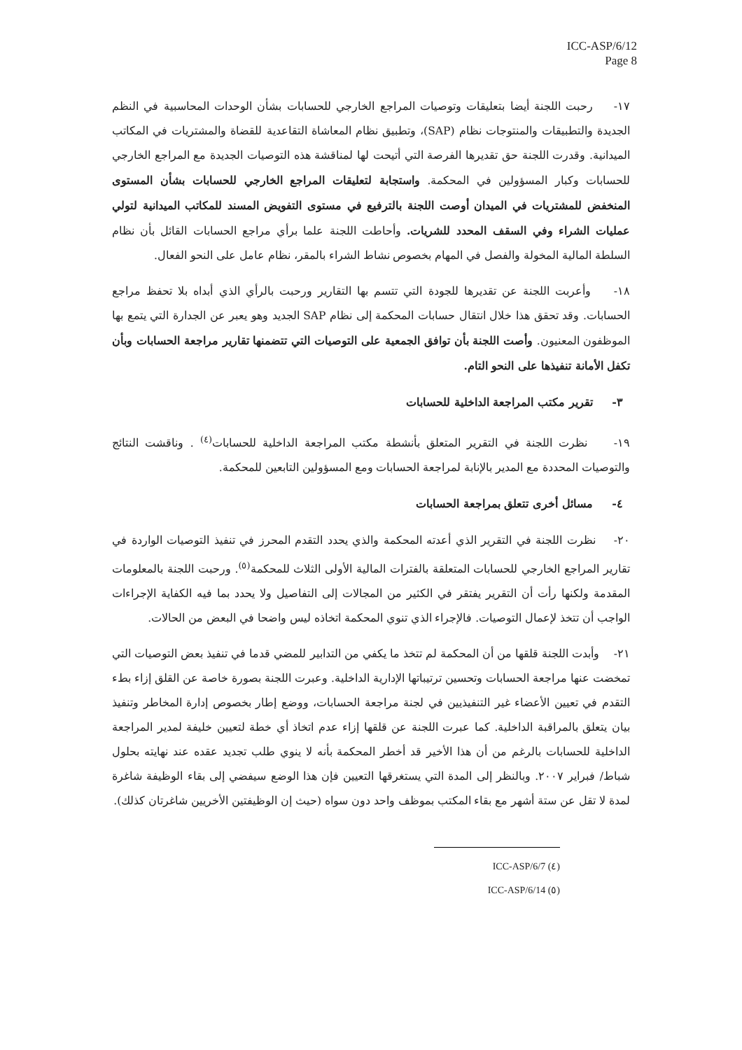ICC-ASP/6/12
Page 8
١٧- رحبت اللجنة أيضا بتعليقات وتوصيات المراجع الخارجي للحسابات بشأن الوحدات المحاسبية في النظم الجديدة والتطبيقات والمنتوجات نظام (SAP)، وتطبيق نظام المعاشاة التقاعدية للقضاة والمشتريات في المكاتب الميدانية. وقدرت اللجنة حق تقديرها الفرصة التي أتيحت لها لمناقشة هذه التوصيات الجديدة مع المراجع الخارجي للحسابات وكبار المسؤولين في المحكمة. واستجابة لتعليقات المراجع الخارجي للحسابات بشأن المستوى المنخفض للمشتريات في الميدان أوصت اللجنة بالترفيع في مستوى التفويض المسند للمكاتب الميدانية لتولي عمليات الشراء وفي السقف المحدد للشريات. وأحاطت اللجنة علما برأي مراجع الحسابات القائل بأن نظام السلطة المالية المخولة والفصل في المهام بخصوص نشاط الشراء بالمقر، نظام عامل على النحو الفعال.
١٨- وأعربت اللجنة عن تقديرها للجودة التي تتسم بها التقارير ورحبت بالرأي الذي أبداه بلا تحفظ مراجع الحسابات. وقد تحقق هذا خلال انتقال حسابات المحكمة إلى نظام SAP الجديد وهو يعبر عن الجدارة التي يتمع بها الموظفون المعنيون. وأصت اللجنة بأن توافق الجمعية على التوصيات التي تتضمنها تقارير مراجعة الحسابات وبأن تكفل الأمانة تنفيذها على النحو التام.
٣- تقرير مكتب المراجعة الداخلية للحسابات
١٩- نظرت اللجنة في التقرير المتعلق بأنشطة مكتب المراجعة الداخلية للحسابات<sup>(٤)</sup> . وناقشت النتائج والتوصيات المحددة مع المدير بالإنابة لمراجعة الحسابات ومع المسؤولين التابعين للمحكمة.
٤- مسائل أخرى تتعلق بمراجعة الحسابات
٢٠- نظرت اللجنة في التقرير الذي أعدته المحكمة والذي يحدد التقدم المحرز في تنفيذ التوصيات الواردة في تقارير المراجع الخارجي للحسابات المتعلقة بالفترات المالية الأولى الثلاث للمحكمة<sup>(٥)</sup>. ورحبت اللجنة بالمعلومات المقدمة ولكنها رأت أن التقرير يفتقر في الكثير من المجالات إلى التفاصيل ولا يحدد بما فيه الكفاية الإجراءات الواجب أن تتخذ لإعمال التوصيات. فالإجراء الذي تنوي المحكمة اتخاذه ليس واضحا في البعض من الحالات.
٢١- وأبدت اللجنة قلقها من أن المحكمة لم تتخذ ما يكفي من التدابير للمضي قدما في تنفيذ بعض التوصيات التي تمخضت عنها مراجعة الحسابات وتحسين ترتيباتها الإدارية الداخلية. وعبرت اللجنة بصورة خاصة عن القلق إزاء بطء التقدم في تعيين الأعضاء غير التنفيذيين في لجنة مراجعة الحسابات، ووضع إطار بخصوص إدارة المخاطر وتنفيذ بيان يتعلق بالمراقبة الداخلية. كما عبرت اللجنة عن قلقها إزاء عدم اتخاذ أي خطة لتعيين خليفة لمدير المراجعة الداخلية للحسابات بالرغم من أن هذا الأخير قد أخطر المحكمة بأنه لا ينوي طلب تجديد عقده عند نهايته بحلول شباط/ فبراير ٢٠٠٧. وبالنظر إلى المدة التي يستغرقها التعيين فإن هذا الوضع سيفضي إلى بقاء الوظيفة شاغرة لمدة لا تقل عن ستة أشهر مع بقاء المكتب بموظف واحد دون سواه (حيث إن الوظيفتين الأخريين شاغرتان كذلك).
(٤) ICC-ASP/6/7
(٥) ICC-ASP/6/14